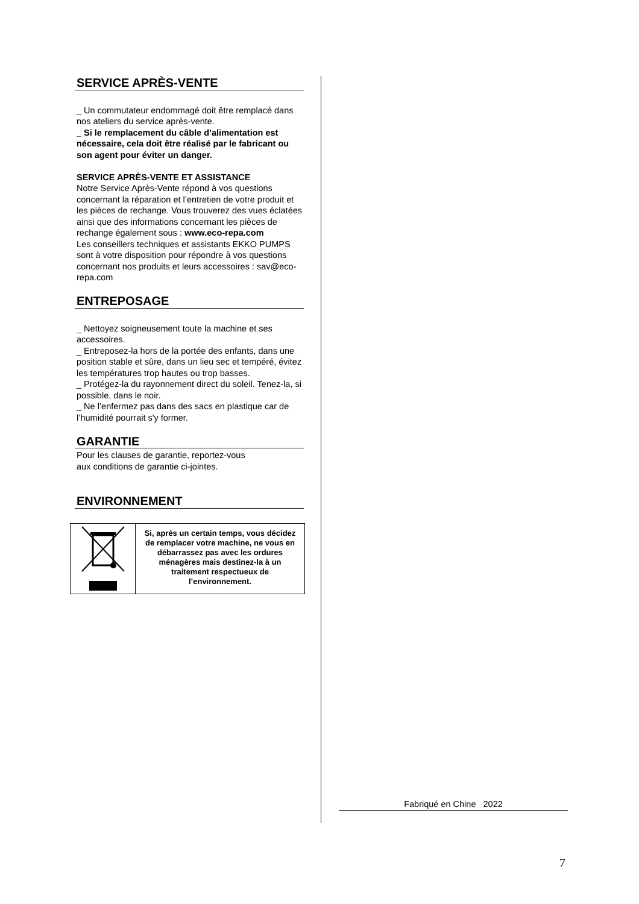SERVICE APRÈS-VENTE
_ Un commutateur endommagé doit être remplacé dans nos ateliers du service après-vente.
_ Si le remplacement du câble d’alimentation est nécessaire, cela doit être réalisé par le fabricant ou son agent pour éviter un danger.
SERVICE APRÈS-VENTE ET ASSISTANCE
Notre Service Après-Vente répond à vos questions concernant la réparation et l’entretien de votre produit et les pièces de rechange. Vous trouverez des vues éclatées ainsi que des informations concernant les pièces de rechange également sous : www.eco-repa.com
Les conseillers techniques et assistants EKKO PUMPS sont à votre disposition pour répondre à vos questions concernant nos produits et leurs accessoires : sav@eco-repa.com
ENTREPOSAGE
_ Nettoyez soigneusement toute la machine et ses accessoires.
_ Entreposez-la hors de la portée des enfants, dans une position stable et sûre, dans un lieu sec et tempéré, évitez les températures trop hautes ou trop basses.
_ Protégez-la du rayonnement direct du soleil. Tenez-la, si possible, dans le noir.
_ Ne l’enfermez pas dans des sacs en plastique car de l’humidité pourrait s'y former.
GARANTIE
Pour les clauses de garantie, reportez-vous
aux conditions de garantie ci-jointes.
ENVIRONNEMENT
| | Si, après un certain temps, vous décidez de remplacer votre machine, ne vous en débarrassez pas avec les ordures ménagères mais destinez-la à un traitement respectueux de l’environnement. |
Fabriqué en Chine 2022
7